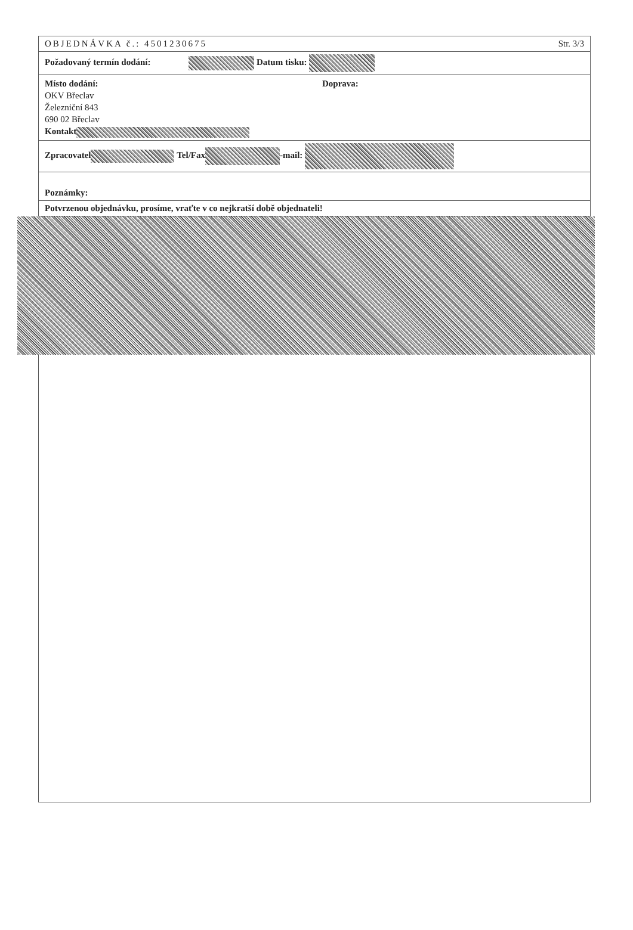OBJEDNÁVKA č.: 4501230675 Str. 3/3
Požadovaný termín dodání: Datum tisku:
Místo dodání:
OKV Břeclav
Železniční 843
690 02 Břeclav
Kontakt
Doprava:
Zpracovatel Tel/Fax -mail:
Poznámky:
Potvrzenou objednávku, prosíme, vraťte v co nejkratší době objednateli!